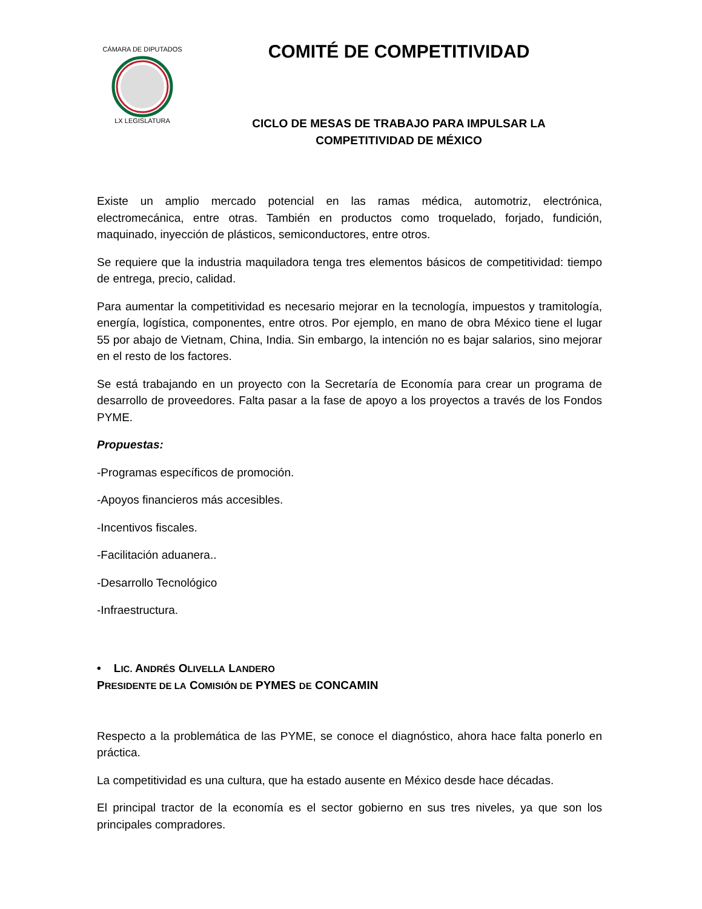CÁMARA DE DIPUTADOS
LX LEGISLATURA
COMITÉ DE COMPETITIVIDAD
CICLO DE MESAS DE TRABAJO PARA IMPULSAR LA
COMPETITIVIDAD DE MÉXICO
Existe un amplio mercado potencial en las ramas médica, automotriz, electrónica, electromecánica, entre otras. También en productos como troquelado, forjado, fundición, maquinado, inyección de plásticos, semiconductores, entre otros.
Se requiere que la industria maquiladora tenga tres elementos básicos de competitividad: tiempo de entrega, precio, calidad.
Para aumentar la competitividad es necesario mejorar en la tecnología, impuestos y tramitología, energía, logística, componentes, entre otros. Por ejemplo, en mano de obra México tiene el lugar 55 por abajo de Vietnam, China, India. Sin embargo, la intención no es bajar salarios, sino mejorar en el resto de los factores.
Se está trabajando en un proyecto con la Secretaría de Economía para crear un programa de desarrollo de proveedores. Falta pasar a la fase de apoyo a los proyectos a través de los Fondos PYME.
Propuestas:
-Programas específicos de promoción.
-Apoyos financieros más accesibles.
-Incentivos fiscales.
-Facilitación aduanera..
-Desarrollo Tecnológico
-Infraestructura.
• LIC. ANDRÉS OLIVELLA LANDERO
PRESIDENTE DE LA COMISIÓN DE PYMES DE CONCAMIN
Respecto a la problemática de las PYME, se conoce el diagnóstico, ahora hace falta ponerlo en práctica.
La competitividad es una cultura, que ha estado ausente en México desde hace décadas.
El principal tractor de la economía es el sector gobierno en sus tres niveles, ya que son los principales compradores.